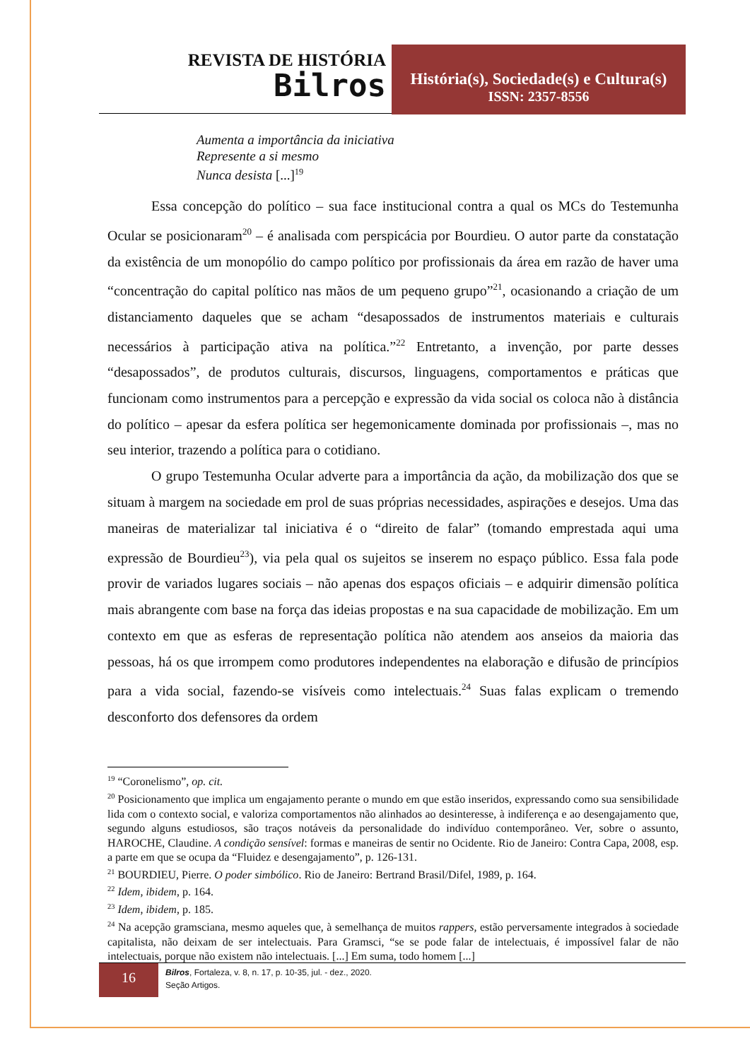REVISTA DE HISTÓRIA
Bilros
História(s), Sociedade(s) e Cultura(s)
ISSN: 2357-8556
Aumenta a importância da iniciativa
Represente a si mesmo
Nunca desista [...]<sup>19</sup>
Essa concepção do político – sua face institucional contra a qual os MCs do Testemunha Ocular se posicionaram<sup>20</sup> – é analisada com perspicácia por Bourdieu. O autor parte da constatação da existência de um monopólio do campo político por profissionais da área em razão de haver uma “concentração do capital político nas mãos de um pequeno grupo”<sup>21</sup>, ocasionando a criação de um distanciamento daqueles que se acham “desapossados de instrumentos materiais e culturais necessários à participação ativa na política.”<sup>22</sup> Entretanto, a invenção, por parte desses “desapossados”, de produtos culturais, discursos, linguagens, comportamentos e práticas que funcionam como instrumentos para a percepção e expressão da vida social os coloca não à distância do político – apesar da esfera política ser hegemonicamente dominada por profissionais –, mas no seu interior, trazendo a política para o cotidiano.
O grupo Testemunha Ocular adverte para a importância da ação, da mobilização dos que se situam à margem na sociedade em prol de suas próprias necessidades, aspirações e desejos. Uma das maneiras de materializar tal iniciativa é o “direito de falar” (tomando emprestada aqui uma expressão de Bourdieu<sup>23</sup>), via pela qual os sujeitos se inserem no espaço público. Essa fala pode provir de variados lugares sociais – não apenas dos espaços oficiais – e adquirir dimensão política mais abrangente com base na força das ideias propostas e na sua capacidade de mobilização. Em um contexto em que as esferas de representação política não atendem aos anseios da maioria das pessoas, há os que irrompem como produtores independentes na elaboração e difusão de princípios para a vida social, fazendo-se visíveis como intelectuais.<sup>24</sup> Suas falas explicam o tremendo desconforto dos defensores da ordem
<sup>19</sup> “Coronelismo”, op. cit.
<sup>20</sup> Posicionamento que implica um engajamento perante o mundo em que estão inseridos, expressando como sua sensibilidade lida com o contexto social, e valoriza comportamentos não alinhados ao desinteresse, à indiferença e ao desengajamento que, segundo alguns estudiosos, são traços notáveis da personalidade do indivíduo contemporâneo. Ver, sobre o assunto, HAROCHE, Claudine. A condição sensível: formas e maneiras de sentir no Ocidente. Rio de Janeiro: Contra Capa, 2008, esp. a parte em que se ocupa da “Fluidez e desengajamento”, p. 126-131.
<sup>21</sup> BOURDIEU, Pierre. O poder simbólico. Rio de Janeiro: Bertrand Brasil/Difel, 1989, p. 164.
<sup>22</sup> Idem, ibidem, p. 164.
<sup>23</sup> Idem, ibidem, p. 185.
<sup>24</sup> Na acepção gramsciana, mesmo aqueles que, à semelhança de muitos rappers, estão perversamente integrados à sociedade capitalista, não deixam de ser intelectuais. Para Gramsci, “se se pode falar de intelectuais, é impossível falar de não intelectuais, porque não existem não intelectuais. [...] Em suma, todo homem [...]
16
Bilros, Fortaleza, v. 8, n. 17, p. 10-35, jul. - dez., 2020.
Seção Artigos.